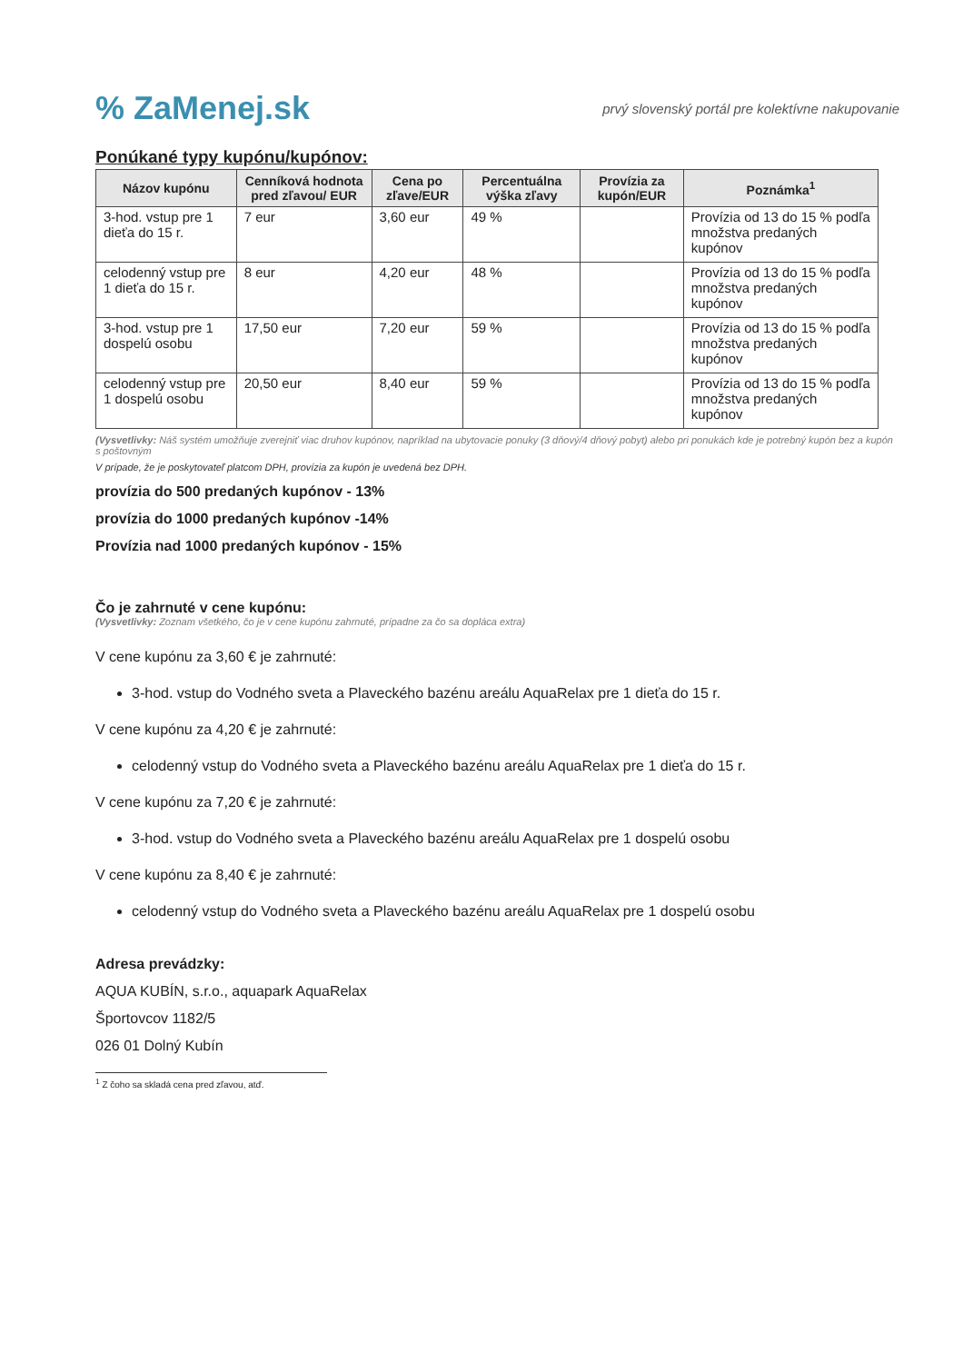% ZaMenej.sk
prvý slovenský portál pre kolektívne nakupovanie
Ponúkané typy kupónu/kupónov:
| Názov kupónu | Cenníková hodnota pred zľavou/ EUR | Cena po zľave/EUR | Percentuálna výška zľavy | Provízia za kupón/EUR | Poznámka<sup>1</sup> |
| --- | --- | --- | --- | --- | --- |
| 3-hod. vstup pre 1 dieťa do 15 r. | 7 eur | 3,60 eur | 49 % | | Provízia od 13 do 15 % podľa množstva predaných kupónov |
| celodenný vstup pre 1 dieťa do 15 r. | 8 eur | 4,20 eur | 48 % | | Provízia od 13 do 15 % podľa množstva predaných kupónov |
| 3-hod. vstup pre 1 dospelú osobu | 17,50 eur | 7,20 eur | 59 % | | Provízia od 13 do 15 % podľa množstva predaných kupónov |
| celodenný vstup pre 1 dospelú osobu | 20,50 eur | 8,40 eur | 59 % | | Provízia od 13 do 15 % podľa množstva predaných kupónov |
(Vysvetlivky: Náš systém umožňuje zverejniť viac druhov kupónov, napríklad na ubytovacie ponuky (3 dňový/4 dňový pobyt) alebo pri ponukách kde je potrebný kupón bez a kupón s poštovným
V prípade, že je poskytovateľ platcom DPH, provízia za kupón je uvedená bez DPH.
provízia do 500 predaných kupónov - 13%
provízia do 1000 predaných kupónov -14%
Provízia nad 1000 predaných kupónov - 15%
Čo je zahrnuté v cene kupónu:
(Vysvetlivky: Zoznam všetkého, čo je v cene kupónu zahrnuté, prípadne za čo sa dopláca extra)
V cene kupónu za 3,60 € je zahrnuté:
3-hod. vstup do Vodného sveta a Plaveckého bazénu areálu AquaRelax pre 1 dieťa do 15 r.
V cene kupónu za 4,20 € je zahrnuté:
celodenný vstup do Vodného sveta a Plaveckého bazénu areálu AquaRelax pre 1 dieťa do 15 r.
V cene kupónu za 7,20 € je zahrnuté:
3-hod. vstup do Vodného sveta a Plaveckého bazénu areálu AquaRelax pre 1 dospelú osobu
V cene kupónu za 8,40 € je zahrnuté:
celodenný vstup do Vodného sveta a Plaveckého bazénu areálu AquaRelax pre 1 dospelú osobu
Adresa prevádzky:
AQUA KUBÍN, s.r.o., aquapark AquaRelax
Športovcov 1182/5
026 01 Dolný Kubín
<sup>1</sup> Z čoho sa skladá cena pred zľavou, atď.